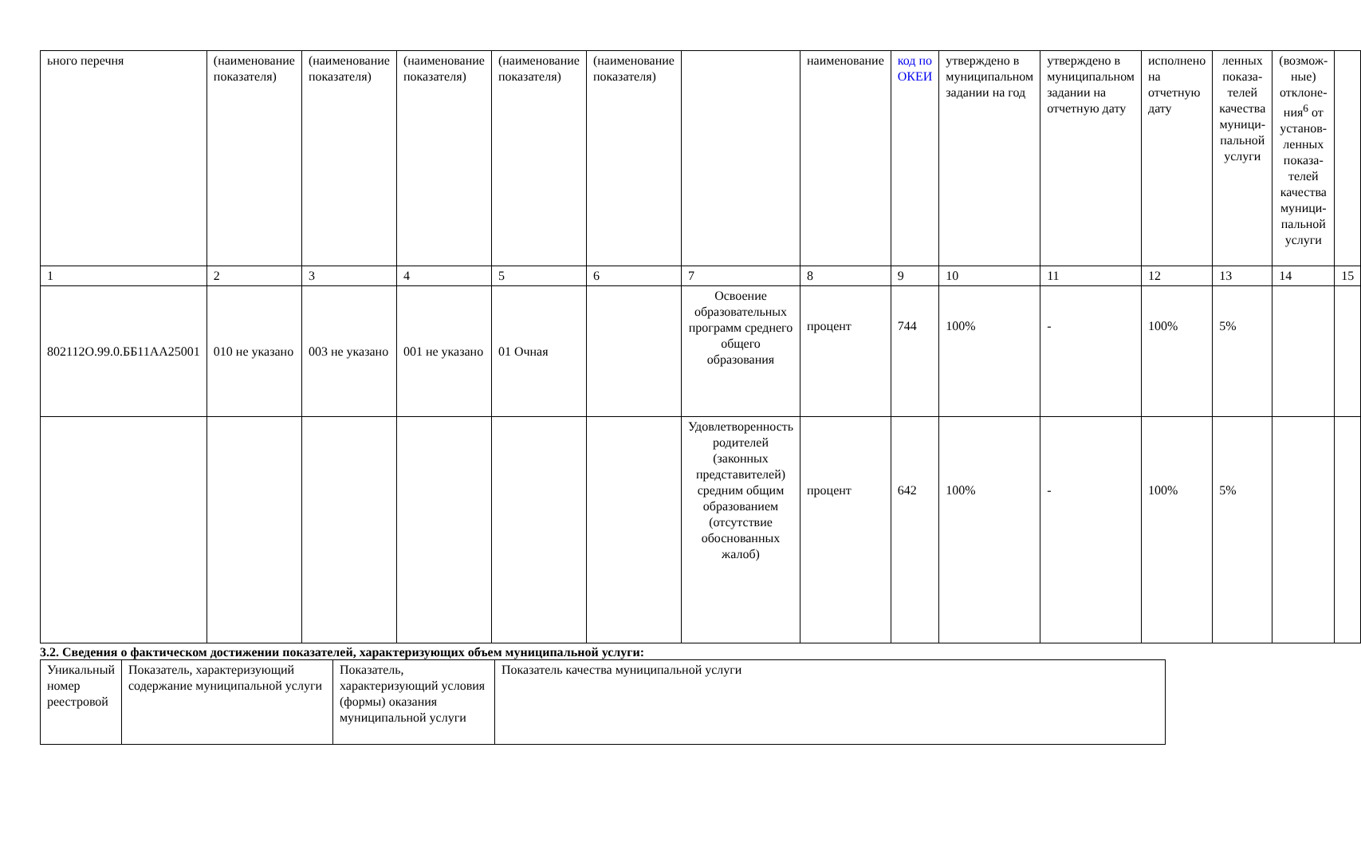| ьного перечня | (наименование показателя) | (наименование показателя) | (наименование показателя) | (наименование показателя) | (наименование показателя) | | наименование | код по ОКЕИ | утверждено в муниципальном задании на год | утверждено в муниципальном задании на отчетную дату | исполнено на отчетную дату | ленных показа-телей качества муници-пальной услуги | (возмож-ные) отклоне-ния<sup>6</sup> от установ-ленных показа-телей качества муници-пальной услуги | |
| 1 | 2 | 3 | 4 | 5 | 6 | 7 | 8 | 9 | 10 | 11 | 12 | 13 | 14 | 15 |
| 802112О.99.0.ББ11АА25001 | 010 не указано | 003 не указано | 001 не указано | 01 Очная | | Освоение образовательных программ среднего общего образования | процент | 744 | 100% | - | 100% | 5% | | |
| | | | | | | Удовлетворенность родителей (законных представителей) средним общим образованием (отсутствие обоснованных жалоб) | процент | 642 | 100% | - | 100% | 5% | | |
3.2. Сведения о фактическом достижении показателей, характеризующих объем муниципальной услуги:
| Уникальный номер реестровой | Показатель, характеризующий содержание муниципальной услуги | Показатель, характеризующий условия (формы) оказания муниципальной услуги | Показатель качества муниципальной услуги |